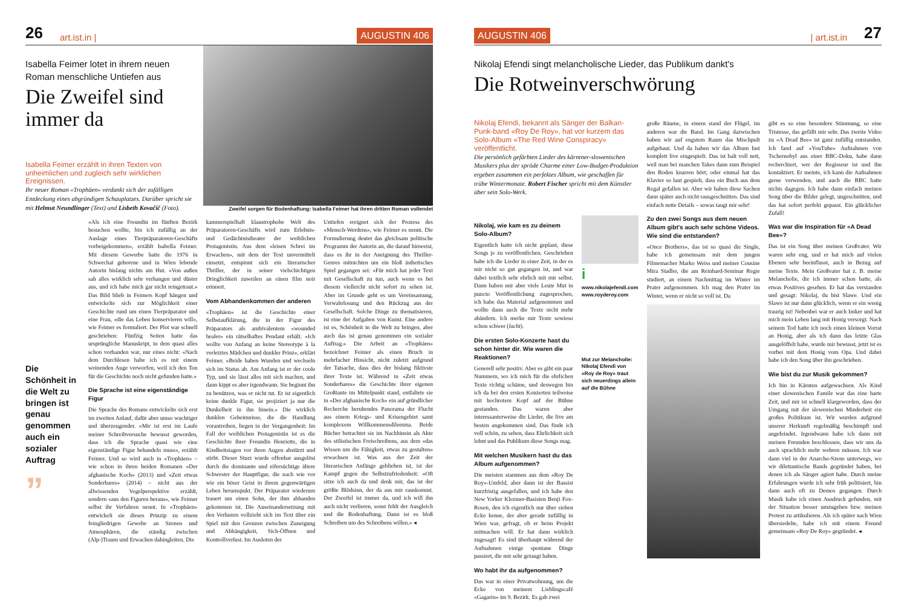26 art.ist.in | AUGUSTIN 406
Isabella Feimer lotet in ihrem neuen Roman menschliche Untiefen aus
Die Zweifel sind immer da
Isabella Feimer erzählt in ihren Texten von unheimlichen und zugleich sehr wirklichen Ereignissen.
Ihr neuer Roman «Trophäen» verdankt sich der zufälligen Entdeckung eines abgründigen Schauplatzes. Darüber spricht sie mit Helmut Neundlinger (Text) und Lisbeth Kovačič (Foto).
Zweifel sorgen für Bodenhaftung: Isabella Feimer hat ihren dritten Roman vollendet
Die Schönheit in die Welt zu bringen ist genau genommen auch ein sozialer Auftrag
”
«Als ich eine Freundin im fünften Bezirk besuchen wollte, bin ich zufällig an der Auslage eines Tierpräparatoren-Geschäfts vorbeigekommen», erzählt Isabella Feimer. Mit diesem Gewerbe hatte die 1976 in Schwechat geborene und in Wien lebende Autorin bislang nichts am Hut. «Von außen sah alles wirklich sehr verhangen und düster aus, und ich habe mich gar nicht reingetraut.» Das Bild blieb in Feimers Kopf hängen und entwickelte sich zur Möglichkeit einer Geschichte rund um einen Tierpräparator und eine Frau, «die das Leben konservieren will», wie Feimer es formuliert. Der Plot war schnell geschrieben: Fünfzig Seiten hatte das ursprüngliche Manuskript, in dem quasi alles schon vorhanden war, nur eines nicht: «Nach dem Durchlesen habe ich es mit einem weinenden Auge verworfen, weil ich den Ton für die Geschichte noch nicht gefunden hatte.»
Die Sprache ist eine eigenständige Figur
Die Sprache des Romans entwickelte sich erst im zweiten Anlauf, dafür aber umso wuchtiger und überzeugender. «Mir ist erst im Laufe meiner Schreibversuche bewusst geworden, dass ich die Sprache quasi wie eine eigenständige Figur behandeln muss», erzählt Feimer. Und so wird auch in «Trophäen» – wie schon in ihren beiden Romanen «Der afghanische Koch» (2013) und «Zeit etwas Sonderbares» (2014) – nicht aus der allwissenden Vogelperspektive erzählt, sondern «aus den Figuren heraus», wie Feimer selbst ihr Verfahren nennt. In «Trophäen» entwickelt sie dieses Prinzip zu einem feingliedrigen Gewebe an Szenen und Atmosphären, die ständig zwischen (Alp-)Traum und Erwachen dahingleiten. Die
kammerspielhaft klaustrophobe Welt des Präparatoren-Geschäfts wird zum Erlebnis- und Gedächtnistheater der weiblichen Protagonistin. Aus dem «leisen Schrei im Erwachen», mit dem der Text unvermittelt einsetzt, entspinnt sich ein literarischer Thriller, der in seiner vielschichtigen Dringlichkeit zuweilen an einen film noir erinnert.
Vom Abhandenkommen der anderen
«Trophäen» ist die Geschichte einer Selbstaufklärung, die in der Figur des Präparators als ambivalentem «wounded healer» ein rätselhaftes Pendant erhält. «Ich wollte von Anfang an keine Stereotype à la verletztes Mädchen und dunkler Prinz», erklärt Feimer. «Beide haben Wunden und wechseln sich im Status ab. Am Anfang ist er der coole Typ, und sie lässt alles mit sich machen, und dann kippt es aber irgendwann. Sie beginnt ihn zu benützen, was er nicht tut. Er ist eigentlich keine dunkle Figur, sie projiziert ja nur die Dunkelheit in ihn hinein.» Die wirklich dunklen Geheimnisse, die die Handlung vorantreiben, liegen in der Vergangenheit: Im Fall der weiblichen Protagonistin ist es die Geschichte ihrer Freundin Henriette, die in Kindheitstagen vor ihren Augen abstürzt und stirbt. Dieser Sturz wurde offenbar ausgelöst durch die dominante und eifersüchtige ältere Schwester der Hauptfigur, die nach wie vor wie ein böser Geist in ihrem gegenwärtigen Leben herumspukt. Der Präparator wiederum trauert um einen Sohn, der ihm abhanden gekommen ist. Die Auseinandersetzung mit den Verlusten vollzieht sich im Text über ein Spiel mit den Grenzen zwischen Zuneigung und Abhängigkeit, Sich-Öffnen und Kontrollverlust. Im Ausloten der
Untiefen ereignet sich der Prozess des «Mensch-Werdens», wie Feimer es nennt. Die Formulierung deutet das gleichsam politische Programm der Autorin an, die darauf hinweist, dass es ihr in der Aneignung des Thriller-Genres mitnichten um ein bloß ästhetisches Spiel gegangen sei: «Für mich hat jeder Text mit Gesellschaft zu tun, auch wenn es bei diesem vielleicht nicht sofort zu sehen ist. Aber im Grunde geht es um Vereinsamung, Verwahrlosung und den Rückzug aus der Gesellschaft. Solche Dinge zu thematisieren, ist eine der Aufgaben von Kunst. Eine andere ist es, Schönheit in die Welt zu bringen, aber auch das ist genau genommen ein sozialer Auftrag.» Die Arbeit an «Trophäen» bezeichnet Feimer als einen Bruch in mehrfacher Hinsicht, nicht zuletzt aufgrund der Tatsache, dass dies der bislang fiktivste ihrer Texte ist. Während in «Zeit etwas Sonderbares» die Geschichte ihrer eigenen Großtante im Mittelpunkt stand, entfaltete sie in «Der afghanische Koch» ein auf gründlicher Recherche beruhendes Panorama der Flucht aus einem Kriegs- und Krisengebiet samt komplexem Willkommensdilemma. Beide Bücher betrachtet sie im Nachhinein als Akte des stilistischen Freischreibens, aus dem «das Wissen um die Fähigkeit, etwas zu gestalten» erwachsen ist. Was aus der Zeit der literarischen Anfänge geblieben ist, ist der Kampf gegen die Selbstzufriedenheit: «Oft sitze ich auch da und denk mir, das ist der größte Blödsinn, der da aus mir rauskommt. Der Zweifel ist immer da, und ich will ihn auch nicht verlieren, sonst fehlt der Ausgleich und die Bodenhaftung. Dann ist es bloß Schreiben um des Schreibens willen.» ◂
AUGUSTIN 406 | art.ist.in 27
Nikolaj Efendi singt melancholische Lieder, das Publikum dankt's
Die Rotweinverschwörung
Nikolaj Efendi, bekannt als Sänger der Balkan-Punk-band «Roy De Roy», hat vor kurzem das Solo-Album «The Red Wine Conspiracy» veröffentlicht.
Die persönlich gefärbten Lieder des kärntner-slowenischen Musikers plus der spröde Charme einer Low-Budget-Produktion ergeben zusammen ein perfektes Album, wie geschaffen für trübe Wintermonate. Robert Fischer spricht mit dem Künstler über sein Solo-Werk.
Nikolaj, wie kam es zu deinem Solo-Album?
Eigentlich hatte ich nicht geplant, diese Songs je zu veröffentlichen. Geschrieben habe ich die Lieder in einer Zeit, in der es mir nicht so gut gegangen ist, und war dabei textlich sehr ehrlich mit mir selbst. Dann haben mir aber viele Leute Mut in puncto Veröffentlichung zugesprochen, ich habe das Material aufgenommen und wollte dann auch die Texte nicht mehr abändern. Ich merke mir Texte sowieso schon schwer (lacht).
Die ersten Solo-Konzerte hast du schon hinter dir. Wie waren die Reaktionen?
Generell sehr positiv. Aber es gibt ein paar Nummern, wo ich mich für die ehrlichen Texte richtig schäme, und deswegen bin ich da bei den ersten Konzerten teilweise mit hochrotem Kopf auf der Bühne gestanden. Das waren aber interessanterweise die Lieder, die live am besten angekommen sind. Das finde ich voll schön, zu sehen, dass Ehrlichkeit sich lohnt und das Publikum diese Songs mag.
Mit welchen Musikern hast du das Album aufgenommen?
Die meisten stammen aus dem «Roy De Roy»-Umfeld, aber dann ist der Bassist kurzfristig ausgefallen, und ich habe den New Yorker Klezmer-Basisten Benji Fox-Rosen, den ich eigentlich nur über sieben Ecke kenne, der aber gerade zufällig in Wien war, gefragt, ob er beim Projekt mitmachen will. Er hat dann wirklich zugesagt! Es sind überhaupt während der Aufnahmen einige spontane Dinge passiert, die mir sehr getaugt haben.
Wo habt ihr da aufgenommen?
Das war in einer Privatwohnung, um die Ecke von meinem Lieblingscafé «Gagarin» im 9. Bezirk. Es gab zwei
i
www.nikolajefendi.com
www.royderoy.com
Mut zur Melancholie: Nikolaj Efendi von «Roy de Roy» traut sich neuerdings allein auf die Bühne
große Räume, in einem stand der Flügel, im anderen war die Band. Im Gang dazwischen haben wir auf engstem Raum das Mischpult aufgebaut. Und da haben wir das Album fast komplett live eingespielt. Das ist halt voll nett, weil man bei manchen Takes dann zum Beispiel den Boden knarren hört; oder einmal hat das Klavier so laut gespielt, dass ein Buch aus dem Regal gefallen ist. Aber wir haben diese Sachen dann später auch nicht rausgeschnitten. Das sind einfach nette Details – sowas taugt mir sehr!
Zu den zwei Songs aus dem neuen Album gibt's auch sehr schöne Videos. Wie sind die entstanden?
«Once Brothers», das ist so quasi die Single, habe ich gemeinsam mit dem jungen Filmemacher Marko Weiss und meiner Cousine Mira Stadler, die am Reinhard-Seminar Regie studiert, an einem Nachmittag im Winter im Prater aufgenommen. Ich mag den Prater im Winter, wenn er nicht so voll ist. Da
gibt es so eine besondere Stimmung, so eine Tristesse, das gefällt mir sehr. Das zweite Video zu «A Dead Bee» ist ganz zufällig entstanden. Ich fand auf «YouTube» Aufnahmen von Tschernobyl aus einer BBC-Doku, habe dann recherchiert, wer der Regisseur ist und ihn kontaktiert. Er meinte, ich kann die Aufnahmen gerne verwenden, und auch die BBC hatte nichts dagegen. Ich habe dann einfach meinen Song über die Bilder gelegt, ungeschnitten, und das hat sofort perfekt gepasst. Ein glücklicher Zufall!
Was war die Inspiration für «A Dead Bee»?
Das ist ein Song über meinen Großvater. Wir waren sehr eng, und er hat mich auf vielen Ebenen sehr beeinflusst, auch in Bezug auf meine Texte. Mein Großvater hat z. B. meine Melancholie, die ich immer schon hatte, als etwas Positives gesehen. Er hat das verstanden und gesagt: Nikolaj, du bist Slawe. Und ein Slawe ist nur dann glücklich, wenn er ein wenig traurig ist! Nebenbei war er auch Imker und hat mich mein Leben lang mit Honig versorgt. Nach seinem Tod hatte ich noch einen kleinen Vorrat an Honig, aber als ich dann das letzte Glas ausgelöffelt habe, wurde mir bewusst, jetzt ist es vorbei mit dem Honig vom Opa. Und dabei habe ich den Song über ihn geschrieben.
Wie bist du zur Musik gekommen?
Ich bin in Kärnten aufgewachsen. Als Kind einer slowenischen Famile war das eine harte Zeit, und mir ist schnell klargeworden, dass der Umgang mit der slowenischen Minderheit ein großes Politikum ist. Wir wurden aufgrund unserer Herkunft regelmäßig beschimpft und angefeindet. Irgendwann habe ich dann mit meinen Freunden beschlossen, dass wir uns da auch sprachlich mehr wehren müssen. Ich war dann viel in der Anarcho-Szene unterwegs, wo wir dilettantische Bands gegründet haben, bei denen ich als Sänger agiert habe. Durch meine Erfahrungen wurde ich sehr früh politisiert, bin dann auch oft zu Demos gegangen. Durch Musik habe ich einen Ausdruck gefunden, mit der Situation besser umzugehen bzw. meinen Protest zu artikulieren. Als ich später nach Wien übersiedelte, habe ich mit einem Freund gemeinsam «Roy De Roy» gegründet. ◂